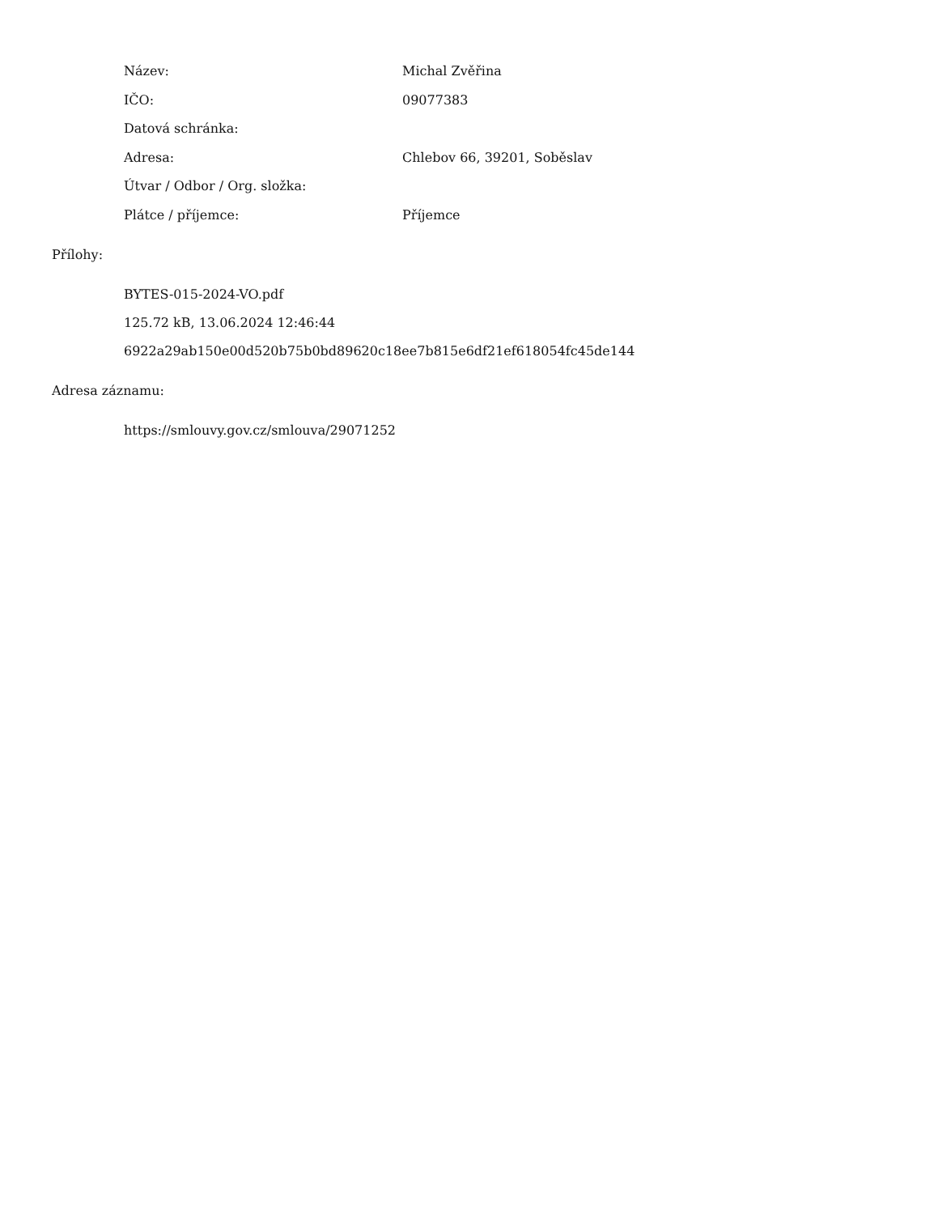| Název: | Michal Zvěřina |
| IČO: | 09077383 |
| Datová schránka: | |
| Adresa: | Chlebov 66, 39201, Soběslav |
| Útvar / Odbor / Org. složka: | |
| Plátce / příjemce: | Příjemce |
Přílohy:
BYTES-015-2024-VO.pdf
125.72 kB, 13.06.2024 12:46:44
6922a29ab150e00d520b75b0bd89620c18ee7b815e6df21ef618054fc45de144
Adresa záznamu:
https://smlouvy.gov.cz/smlouva/29071252